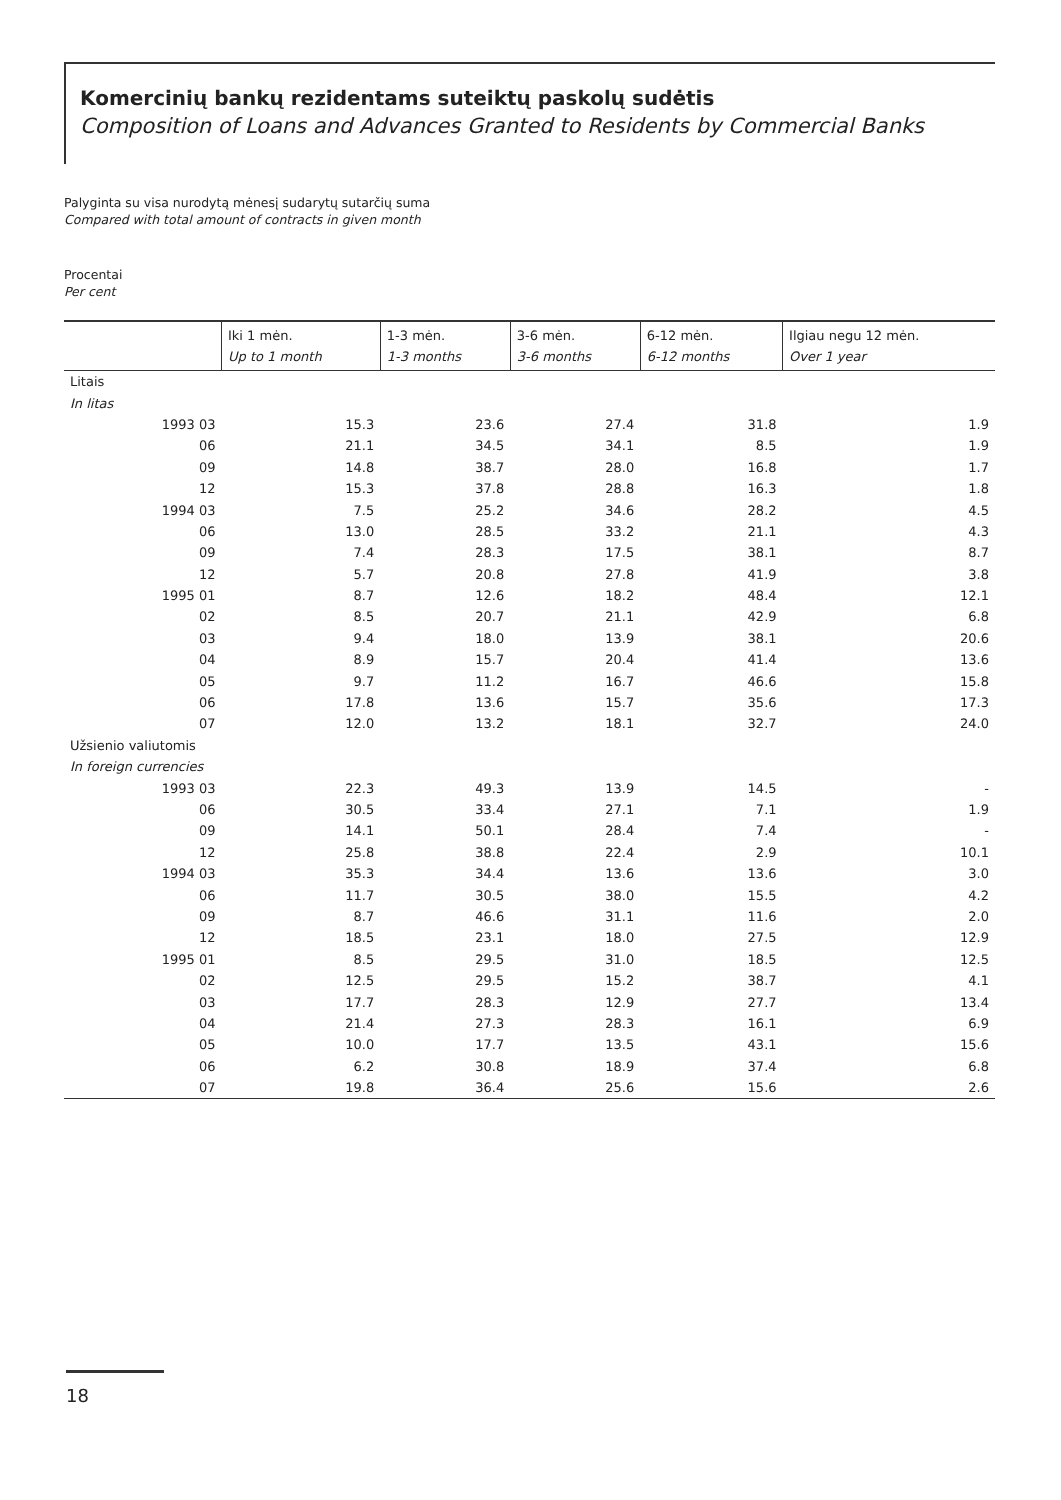Komercinių bankų rezidentams suteiktų paskolų sudėtis
Composition of Loans and Advances Granted to Residents by Commercial Banks
Palyginta su visa nurodytą mėnesį sudarytų sutarčių suma
Compared with total amount of contracts in given month
Procentai
Per cent
| | Iki 1 mėn. Up to 1 month | 1-3 mėn. 1-3 months | 3-6 mėn. 3-6 months | 6-12 mėn. 6-12 months | Ilgiau negu 12 mėn. Over 1 year |
| --- | --- | --- | --- | --- | --- |
| Litais | | | | | |
| In litas | | | | | |
| 1993 03 | 15.3 | 23.6 | 27.4 | 31.8 | 1.9 |
| 06 | 21.1 | 34.5 | 34.1 | 8.5 | 1.9 |
| 09 | 14.8 | 38.7 | 28.0 | 16.8 | 1.7 |
| 12 | 15.3 | 37.8 | 28.8 | 16.3 | 1.8 |
| 1994 03 | 7.5 | 25.2 | 34.6 | 28.2 | 4.5 |
| 06 | 13.0 | 28.5 | 33.2 | 21.1 | 4.3 |
| 09 | 7.4 | 28.3 | 17.5 | 38.1 | 8.7 |
| 12 | 5.7 | 20.8 | 27.8 | 41.9 | 3.8 |
| 1995 01 | 8.7 | 12.6 | 18.2 | 48.4 | 12.1 |
| 02 | 8.5 | 20.7 | 21.1 | 42.9 | 6.8 |
| 03 | 9.4 | 18.0 | 13.9 | 38.1 | 20.6 |
| 04 | 8.9 | 15.7 | 20.4 | 41.4 | 13.6 |
| 05 | 9.7 | 11.2 | 16.7 | 46.6 | 15.8 |
| 06 | 17.8 | 13.6 | 15.7 | 35.6 | 17.3 |
| 07 | 12.0 | 13.2 | 18.1 | 32.7 | 24.0 |
| Užsienio valiutomis | | | | | |
| In foreign currencies | | | | | |
| 1993 03 | 22.3 | 49.3 | 13.9 | 14.5 | - |
| 06 | 30.5 | 33.4 | 27.1 | 7.1 | 1.9 |
| 09 | 14.1 | 50.1 | 28.4 | 7.4 | - |
| 12 | 25.8 | 38.8 | 22.4 | 2.9 | 10.1 |
| 1994 03 | 35.3 | 34.4 | 13.6 | 13.6 | 3.0 |
| 06 | 11.7 | 30.5 | 38.0 | 15.5 | 4.2 |
| 09 | 8.7 | 46.6 | 31.1 | 11.6 | 2.0 |
| 12 | 18.5 | 23.1 | 18.0 | 27.5 | 12.9 |
| 1995 01 | 8.5 | 29.5 | 31.0 | 18.5 | 12.5 |
| 02 | 12.5 | 29.5 | 15.2 | 38.7 | 4.1 |
| 03 | 17.7 | 28.3 | 12.9 | 27.7 | 13.4 |
| 04 | 21.4 | 27.3 | 28.3 | 16.1 | 6.9 |
| 05 | 10.0 | 17.7 | 13.5 | 43.1 | 15.6 |
| 06 | 6.2 | 30.8 | 18.9 | 37.4 | 6.8 |
| 07 | 19.8 | 36.4 | 25.6 | 15.6 | 2.6 |
18